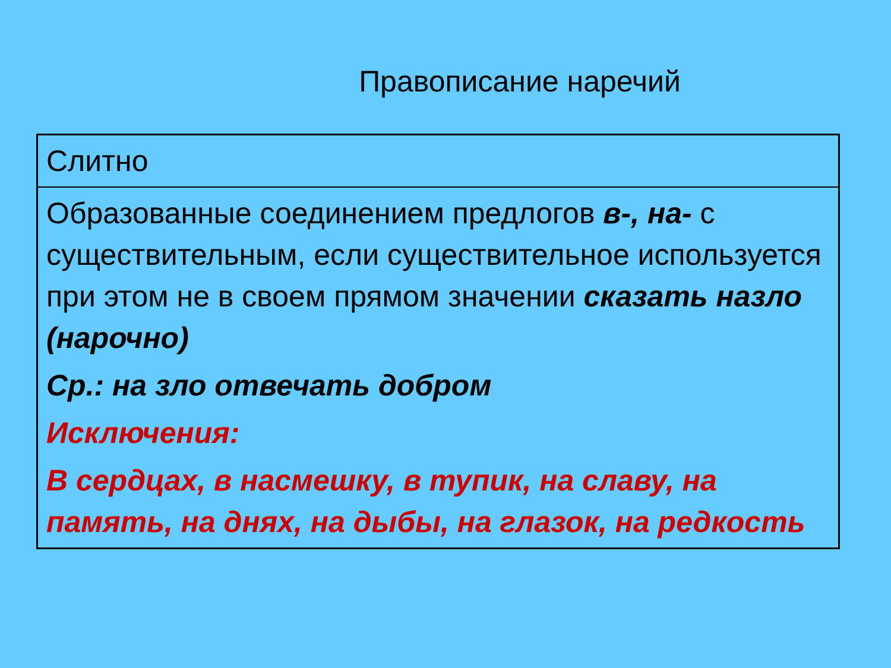Правописание наречий
| Слитно |
| Образованные соединением предлогов в-, на- с существительным, если существительное используется при этом не в своем прямом значении сказать назло (нарочно) Ср.: на зло отвечать добром Исключения: В сердцах, в насмешку, в тупик, на славу, на память, на днях, на дыбы, на глазок, на редкость |